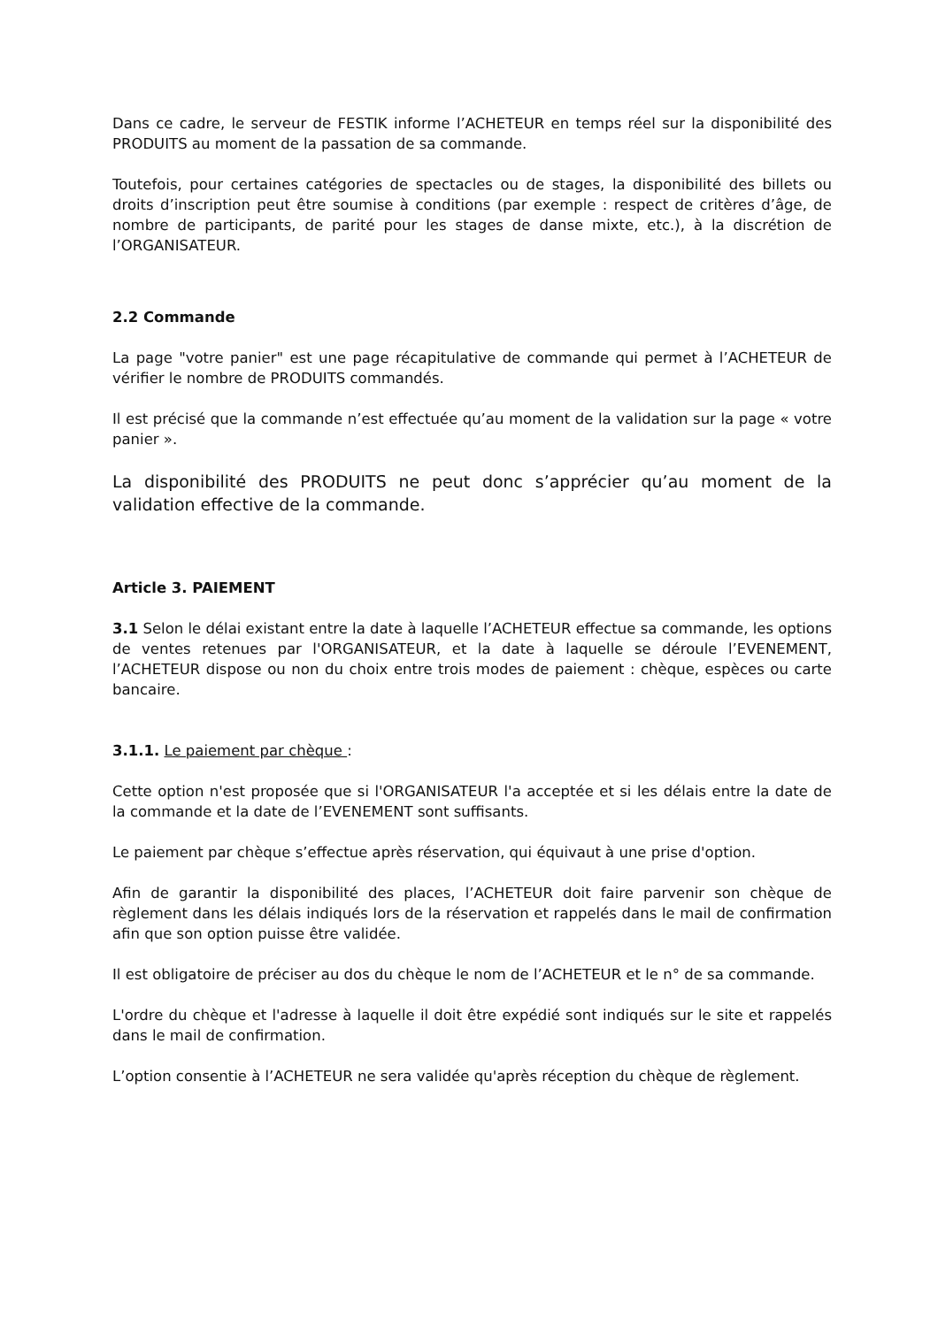Dans ce cadre, le serveur de FESTIK informe l’ACHETEUR en temps réel sur la disponibilité des PRODUITS au moment de la passation de sa commande.
Toutefois, pour certaines catégories de spectacles ou de stages, la disponibilité des billets ou droits d’inscription peut être soumise à conditions (par exemple : respect de critères d’âge, de nombre de participants, de parité pour les stages de danse mixte, etc.), à la discrétion de l’ORGANISATEUR.
2.2 Commande
La page "votre panier" est une page récapitulative de commande qui permet à l’ACHETEUR de vérifier le nombre de PRODUITS commandés.
Il est précisé que la commande n’est effectuée qu’au moment de la validation sur la page « votre panier ».
La disponibilité des PRODUITS ne peut donc s’apprécier qu’au moment de la validation effective de la commande.
Article 3. PAIEMENT
3.1 Selon le délai existant entre la date à laquelle l’ACHETEUR effectue sa commande, les options de ventes retenues par l'ORGANISATEUR, et la date à laquelle se déroule l’EVENEMENT, l’ACHETEUR dispose ou non du choix entre trois modes de paiement : chèque, espèces ou carte bancaire.
3.1.1. Le paiement par chèque :
Cette option n'est proposée que si l'ORGANISATEUR l'a acceptée et si les délais entre la date de la commande et la date de l’EVENEMENT sont suffisants.
Le paiement par chèque s’effectue après réservation, qui équivaut à une prise d'option.
Afin de garantir la disponibilité des places, l’ACHETEUR doit faire parvenir son chèque de règlement dans les délais indiqués lors de la réservation et rappelés dans le mail de confirmation afin que son option puisse être validée.
Il est obligatoire de préciser au dos du chèque le nom de l’ACHETEUR et le n° de sa commande.
L'ordre du chèque et l'adresse à laquelle il doit être expédié sont indiqués sur le site et rappelés dans le mail de confirmation.
L’option consentie à l’ACHETEUR ne sera validée qu'après réception du chèque de règlement.